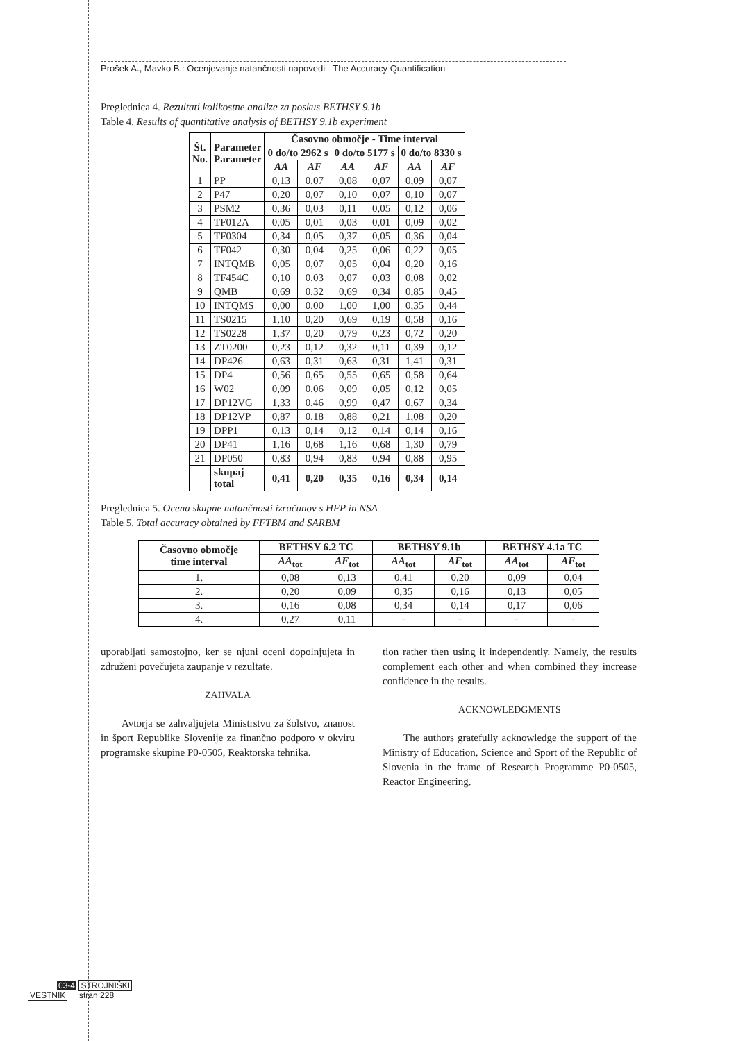Prošek A., Mavko B.: Ocenjevanje natančnosti napovedi - The Accuracy Quantification
Preglednica 4. Rezultati kolikostne analize za poskus BETHSY 9.1b
Table 4. Results of quantitative analysis of BETHSY 9.1b experiment
| Št. No. | Parameter Parameter | Časovno območje - Time interval | | | | | |
| --- | --- | --- | --- | --- | --- | --- | --- |
| | | 0 do/to 2962 s | | 0 do/to 5177 s | | 0 do/to 8330 s | |
| | | AA | AF | AA | AF | AA | AF |
| 1 | PP | 0,13 | 0,07 | 0,08 | 0,07 | 0,09 | 0,07 |
| 2 | P47 | 0,20 | 0,07 | 0,10 | 0,07 | 0,10 | 0,07 |
| 3 | PSM2 | 0,36 | 0,03 | 0,11 | 0,05 | 0,12 | 0,06 |
| 4 | TF012A | 0,05 | 0,01 | 0,03 | 0,01 | 0,09 | 0,02 |
| 5 | TF0304 | 0,34 | 0,05 | 0,37 | 0,05 | 0,36 | 0,04 |
| 6 | TF042 | 0,30 | 0,04 | 0,25 | 0,06 | 0,22 | 0,05 |
| 7 | INTQMB | 0,05 | 0,07 | 0,05 | 0,04 | 0,20 | 0,16 |
| 8 | TF454C | 0,10 | 0,03 | 0,07 | 0,03 | 0,08 | 0,02 |
| 9 | QMB | 0,69 | 0,32 | 0,69 | 0,34 | 0,85 | 0,45 |
| 10 | INTQMS | 0,00 | 0,00 | 1,00 | 1,00 | 0,35 | 0,44 |
| 11 | TS0215 | 1,10 | 0,20 | 0,69 | 0,19 | 0,58 | 0,16 |
| 12 | TS0228 | 1,37 | 0,20 | 0,79 | 0,23 | 0,72 | 0,20 |
| 13 | ZT0200 | 0,23 | 0,12 | 0,32 | 0,11 | 0,39 | 0,12 |
| 14 | DP426 | 0,63 | 0,31 | 0,63 | 0,31 | 1,41 | 0,31 |
| 15 | DP4 | 0,56 | 0,65 | 0,55 | 0,65 | 0,58 | 0,64 |
| 16 | W02 | 0,09 | 0,06 | 0,09 | 0,05 | 0,12 | 0,05 |
| 17 | DP12VG | 1,33 | 0,46 | 0,99 | 0,47 | 0,67 | 0,34 |
| 18 | DP12VP | 0,87 | 0,18 | 0,88 | 0,21 | 1,08 | 0,20 |
| 19 | DPP1 | 0,13 | 0,14 | 0,12 | 0,14 | 0,14 | 0,16 |
| 20 | DP41 | 1,16 | 0,68 | 1,16 | 0,68 | 1,30 | 0,79 |
| 21 | DP050 | 0,83 | 0,94 | 0,83 | 0,94 | 0,88 | 0,95 |
| | skupaj total | 0,41 | 0,20 | 0,35 | 0,16 | 0,34 | 0,14 |
Preglednica 5. Ocena skupne natančnosti izračunov s HFP in NSA
Table 5. Total accuracy obtained by FFTBM and SARBM
| Časovno območje time interval | BETHSY 6.2 TC | | BETHSY 9.1b | | BETHSY 4.1a TC | |
| --- | --- | --- | --- | --- | --- | --- |
| | AA<sub>tot</sub> | AF<sub>tot</sub> | AA<sub>tot</sub> | AF<sub>tot</sub> | AA<sub>tot</sub> | AF<sub>tot</sub> |
| 1. | 0,08 | 0,13 | 0,41 | 0,20 | 0,09 | 0,04 |
| 2. | 0,20 | 0,09 | 0,35 | 0,16 | 0,13 | 0,05 |
| 3. | 0,16 | 0,08 | 0,34 | 0,14 | 0,17 | 0,06 |
| 4. | 0,27 | 0,11 | - | - | - | - |
uporabljati samostojno, ker se njuni oceni dopolnjujeta in združeni povečujeta zaupanje v rezultate.
ZAHVALA
Avtorja se zahvaljujeta Ministrstvu za šolstvo, znanost in šport Republike Slovenije za finančno podporo v okviru programske skupine P0-0505, Reaktorska tehnika.
tion rather then using it independently. Namely, the results complement each other and when combined they increase confidence in the results.
ACKNOWLEDGMENTS
The authors gratefully acknowledge the support of the Ministry of Education, Science and Sport of the Republic of Slovenia in the frame of Research Programme P0-0505, Reactor Engineering.
03-4 STROJNIŠKI
VESTNIK stran 228